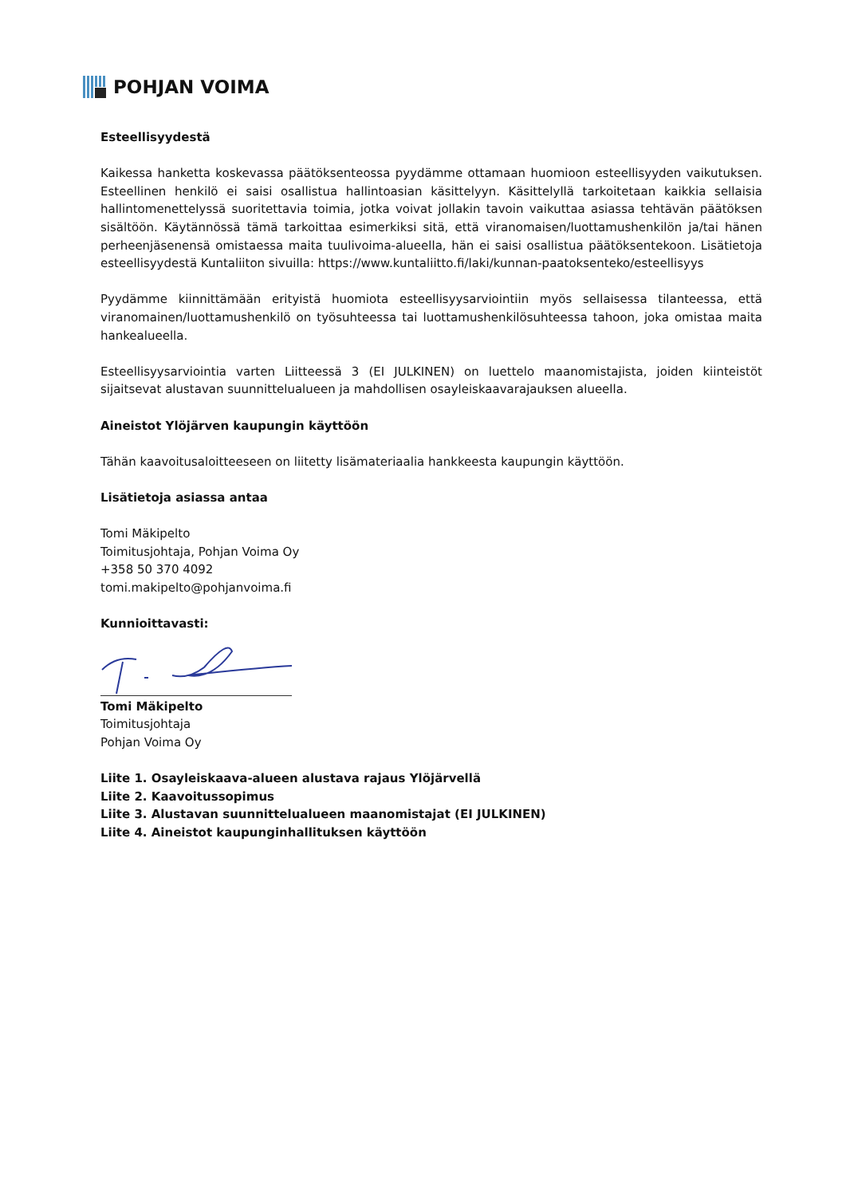POHJAN VOIMA
Esteellisyydestä
Kaikessa hanketta koskevassa päätöksenteossa pyydämme ottamaan huomioon esteellisyyden vaikutuksen. Esteellinen henkilö ei saisi osallistua hallintoasian käsittelyyn. Käsittelyllä tarkoitetaan kaikkia sellaisia hallintomenettelyssä suoritettavia toimia, jotka voivat jollakin tavoin vaikuttaa asiassa tehtävän päätöksen sisältöön. Käytännössä tämä tarkoittaa esimerkiksi sitä, että viranomaisen/luottamushenkilön ja/tai hänen perheenjäsenensä omistaessa maita tuulivoima-alueella, hän ei saisi osallistua päätöksentekoon. Lisätietoja esteellisyydestä Kuntaliiton sivuilla: https://www.kuntaliitto.fi/laki/kunnan-paatoksenteko/esteellisyys
Pyydämme kiinnittämään erityistä huomiota esteellisyysarviointiin myös sellaisessa tilanteessa, että viranomainen/luottamushenkilö on työsuhteessa tai luottamushenkilösuhteessa tahoon, joka omistaa maita hankealueella.
Esteellisyysarviointia varten Liitteessä 3 (EI JULKINEN) on luettelo maanomistajista, joiden kiinteistöt sijaitsevat alustavan suunnittelualueen ja mahdollisen osayleiskaavarajauksen alueella.
Aineistot Ylöjärven kaupungin käyttöön
Tähän kaavoitusaloitteeseen on liitetty lisämateriaalia hankkeesta kaupungin käyttöön.
Lisätietoja asiassa antaa
Tomi Mäkipelto
Toimitusjohtaja, Pohjan Voima Oy
+358 50 370 4092
tomi.makipelto@pohjanvoima.fi
Kunnioittavasti:
Tomi Mäkipelto
Toimitusjohtaja
Pohjan Voima Oy
Liite 1. Osayleiskaava-alueen alustava rajaus Ylöjärvellä
Liite 2. Kaavoitussopimus
Liite 3. Alustavan suunnittelualueen maanomistajat (EI JULKINEN)
Liite 4. Aineistot kaupunginhallituksen käyttöön